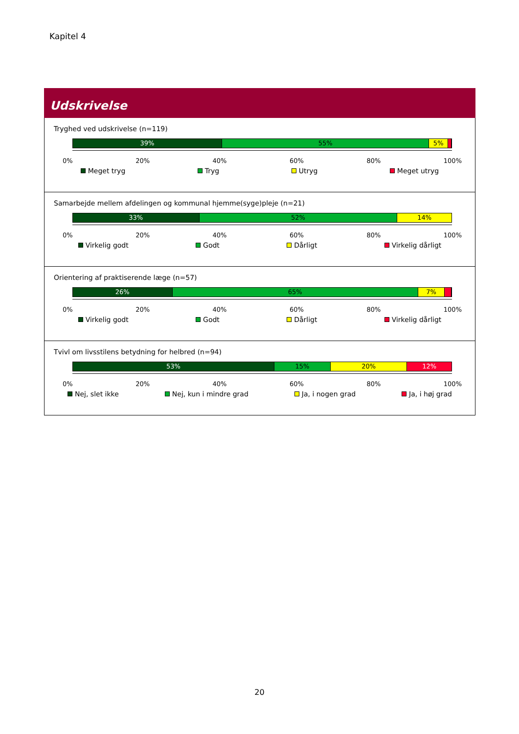Kapitel 4
Udskrivelse
Tryghed ved udskrivelse (n=119)
39% 55% 5%
0% 20% 40% 60% 80% 100%
Meget tryg Tryg Utryg Meget utryg
Samarbejde mellem afdelingen og kommunal hjemme(syge)pleje (n=21)
33% 52% 14%
0% 20% 40% 60% 80% 100%
Virkelig godt Godt Dårligt Virkelig dårligt
Orientering af praktiserende læge (n=57)
26% 65% 7%
0% 20% 40% 60% 80% 100%
Virkelig godt Godt Dårligt Virkelig dårligt
Tvivl om livsstilens betydning for helbred (n=94)
53% 15% 20% 12%
0% 20% 40% 60% 80% 100%
Nej, slet ikke Nej, kun i mindre grad Ja, i nogen grad Ja, i høj grad
20